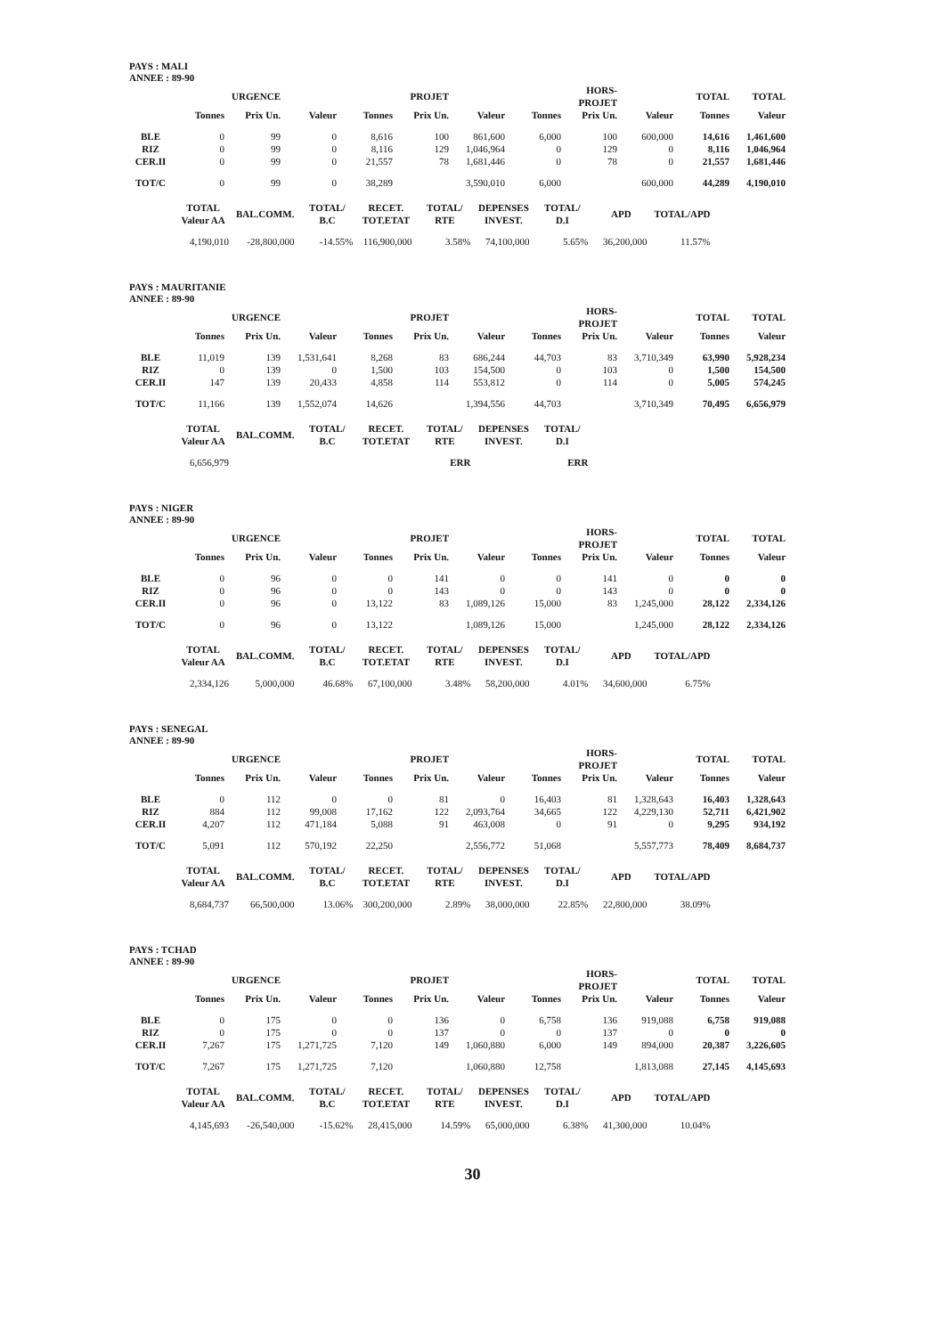PAYS : MALI
ANNEE : 89-90
| | | URGENCE | | | PROJET | | | HORS-PROJET | | TOTAL | TOTAL |
| --- | --- | --- | --- | --- | --- | --- | --- | --- | --- | --- | --- |
| | Tonnes | Prix Un. | Valeur | Tonnes | Prix Un. | Valeur | Tonnes | Prix Un. | Valeur | Tonnes | Valeur |
| BLE | 0 | 99 | 0 | 8,616 | 100 | 861,600 | 6,000 | 100 | 600,000 | 14,616 | 1,461,600 |
| RIZ | 0 | 99 | 0 | 8,116 | 129 | 1,046,964 | 0 | 129 | 0 | 8,116 | 1,046,964 |
| CER.II | 0 | 99 | 0 | 21,557 | 78 | 1,681,446 | 0 | 78 | 0 | 21,557 | 1,681,446 |
| TOT/C | 0 | 99 | 0 | 38,289 | | 3,590,010 | 6,000 | | 600,000 | 44,289 | 4,190,010 |
| TOTAL Valeur AA | BAL.COMM. | TOTAL/ B.C | RECET. TOT.ETAT | TOTAL/ RTE | DEPENSES INVEST. | TOTAL/ D.I | APD | TOTAL/APD |
| --- | --- | --- | --- | --- | --- | --- | --- | --- |
| 4,190,010 | -28,800,000 | -14.55% | 116,900,000 | 3.58% | 74,100,000 | 5.65% | 36,200,000 | 11.57% |
PAYS : MAURITANIE
ANNEE : 89-90
| | | URGENCE | | | PROJET | | | HORS-PROJET | | TOTAL | TOTAL |
| --- | --- | --- | --- | --- | --- | --- | --- | --- | --- | --- | --- |
| | Tonnes | Prix Un. | Valeur | Tonnes | Prix Un. | Valeur | Tonnes | Prix Un. | Valeur | Tonnes | Valeur |
| BLE | 11,019 | 139 | 1,531,641 | 8,268 | 83 | 686,244 | 44,703 | 83 | 3,710,349 | 63,990 | 5,928,234 |
| RIZ | 0 | 139 | 0 | 1,500 | 103 | 154,500 | 0 | 103 | 0 | 1,500 | 154,500 |
| CER.II | 147 | 139 | 20,433 | 4,858 | 114 | 553,812 | 0 | 114 | 0 | 5,005 | 574,245 |
| TOT/C | 11,166 | 139 | 1,552,074 | 14,626 | | 1,394,556 | 44,703 | | 3,710,349 | 70,495 | 6,656,979 |
| TOTAL Valeur AA | BAL.COMM. | TOTAL/ B.C | RECET. TOT.ETAT | TOTAL/ RTE | DEPENSES INVEST. | TOTAL/ D.I |
| --- | --- | --- | --- | --- | --- | --- |
| 6,656,979 | | | | ERR | | ERR |
PAYS : NIGER
ANNEE : 89-90
| | | URGENCE | | | PROJET | | | HORS-PROJET | | TOTAL | TOTAL |
| --- | --- | --- | --- | --- | --- | --- | --- | --- | --- | --- | --- |
| | Tonnes | Prix Un. | Valeur | Tonnes | Prix Un. | Valeur | Tonnes | Prix Un. | Valeur | Tonnes | Valeur |
| BLE | 0 | 96 | 0 | 0 | 141 | 0 | 0 | 141 | 0 | 0 | 0 |
| RIZ | 0 | 96 | 0 | 0 | 143 | 0 | 0 | 143 | 0 | 0 | 0 |
| CER.II | 0 | 96 | 0 | 13,122 | 83 | 1,089,126 | 15,000 | 83 | 1,245,000 | 28,122 | 2,334,126 |
| TOT/C | 0 | 96 | 0 | 13,122 | | 1,089,126 | 15,000 | | 1,245,000 | 28,122 | 2,334,126 |
| TOTAL Valeur AA | BAL.COMM. | TOTAL/ B.C | RECET. TOT.ETAT | TOTAL/ RTE | DEPENSES INVEST. | TOTAL/ D.I | APD | TOTAL/APD |
| --- | --- | --- | --- | --- | --- | --- | --- | --- |
| 2,334,126 | 5,000,000 | 46.68% | 67,100,000 | 3.48% | 58,200,000 | 4.01% | 34,600,000 | 6.75% |
PAYS : SENEGAL
ANNEE : 89-90
| | | URGENCE | | | PROJET | | | HORS-PROJET | | TOTAL | TOTAL |
| --- | --- | --- | --- | --- | --- | --- | --- | --- | --- | --- | --- |
| | Tonnes | Prix Un. | Valeur | Tonnes | Prix Un. | Valeur | Tonnes | Prix Un. | Valeur | Tonnes | Valeur |
| BLE | 0 | 112 | 0 | 0 | 81 | 0 | 16,403 | 81 | 1,328,643 | 16,403 | 1,328,643 |
| RIZ | 884 | 112 | 99,008 | 17,162 | 122 | 2,093,764 | 34,665 | 122 | 4,229,130 | 52,711 | 6,421,902 |
| CER.II | 4,207 | 112 | 471,184 | 5,088 | 91 | 463,008 | 0 | 91 | 0 | 9,295 | 934,192 |
| TOT/C | 5,091 | 112 | 570,192 | 22,250 | | 2,556,772 | 51,068 | | 5,557,773 | 78,409 | 8,684,737 |
| TOTAL Valeur AA | BAL.COMM. | TOTAL/ B.C | RECET. TOT.ETAT | TOTAL/ RTE | DEPENSES INVEST. | TOTAL/ D.I | APD | TOTAL/APD |
| --- | --- | --- | --- | --- | --- | --- | --- | --- |
| 8,684,737 | 66,500,000 | 13.06% | 300,200,000 | 2.89% | 38,000,000 | 22.85% | 22,800,000 | 38.09% |
PAYS : TCHAD
ANNEE : 89-90
| | | URGENCE | | | PROJET | | | HORS-PROJET | | TOTAL | TOTAL |
| --- | --- | --- | --- | --- | --- | --- | --- | --- | --- | --- | --- |
| | Tonnes | Prix Un. | Valeur | Tonnes | Prix Un. | Valeur | Tonnes | Prix Un. | Valeur | Tonnes | Valeur |
| BLE | 0 | 175 | 0 | 0 | 136 | 0 | 6,758 | 136 | 919,088 | 6,758 | 919,088 |
| RIZ | 0 | 175 | 0 | 0 | 137 | 0 | 0 | 137 | 0 | 0 | 0 |
| CER.II | 7,267 | 175 | 1,271,725 | 7,120 | 149 | 1,060,880 | 6,000 | 149 | 894,000 | 20,387 | 3,226,605 |
| TOT/C | 7,267 | 175 | 1,271,725 | 7,120 | | 1,060,880 | 12,758 | | 1,813,088 | 27,145 | 4,145,693 |
| TOTAL Valeur AA | BAL.COMM. | TOTAL/ B.C | RECET. TOT.ETAT | TOTAL/ RTE | DEPENSES INVEST. | TOTAL/ D.I | APD | TOTAL/APD |
| --- | --- | --- | --- | --- | --- | --- | --- | --- |
| 4,145,693 | -26,540,000 | -15.62% | 28,415,000 | 14.59% | 65,000,000 | 6.38% | 41,300,000 | 10.04% |
30